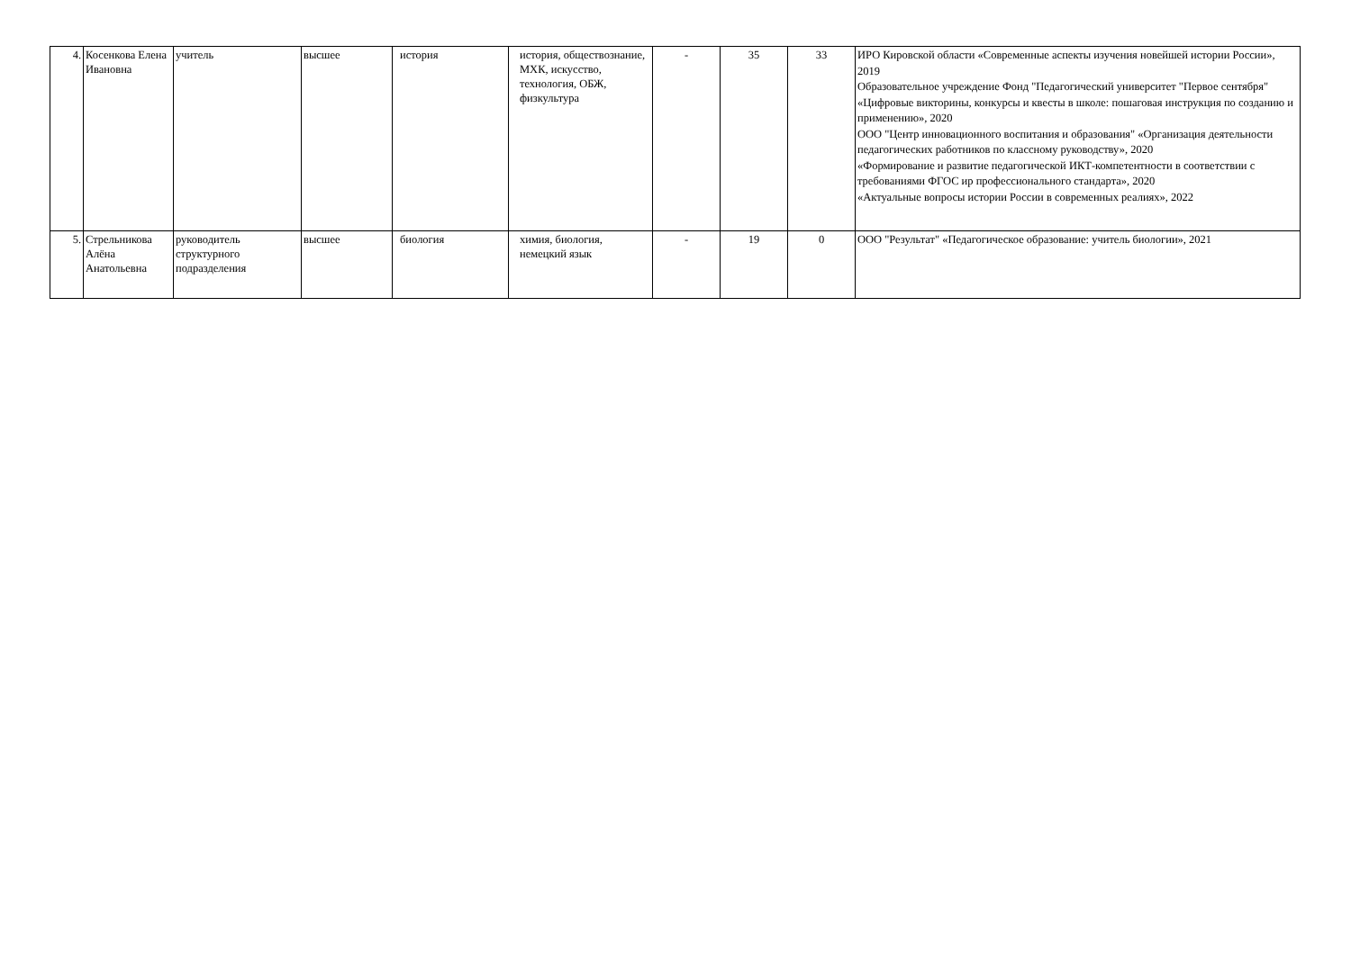| 4. | Косенкова Елена Ивановна | учитель | высшее | история | история, обществознание, МХК, искусство, технология, ОБЖ, физкультура | - | 35 | 33 | ИРО Кировской области «Современные аспекты изучения новейшей истории России», 2019 Образовательное учреждение Фонд "Педагогический университет "Первое сентября" «Цифровые викторины, конкурсы и квесты в школе: пошаговая инструкция по созданию и применению», 2020 ООО "Центр инновационного воспитания и образования" «Организация деятельности педагогических работников по классному руководству», 2020 «Формирование и развитие педагогической ИКТ-компетентности в соответствии с требованиями ФГОС ир профессионального стандарта», 2020 «Актуальные вопросы истории России в современных реалиях», 2022 |
| 5. | Стрельникова Алёна Анатольевна | руководитель структурного подразделения | высшее | биология | химия, биология, немецкий язык | - | 19 | 0 | ООО "Результат" «Педагогическое образование: учитель биологии», 2021 |